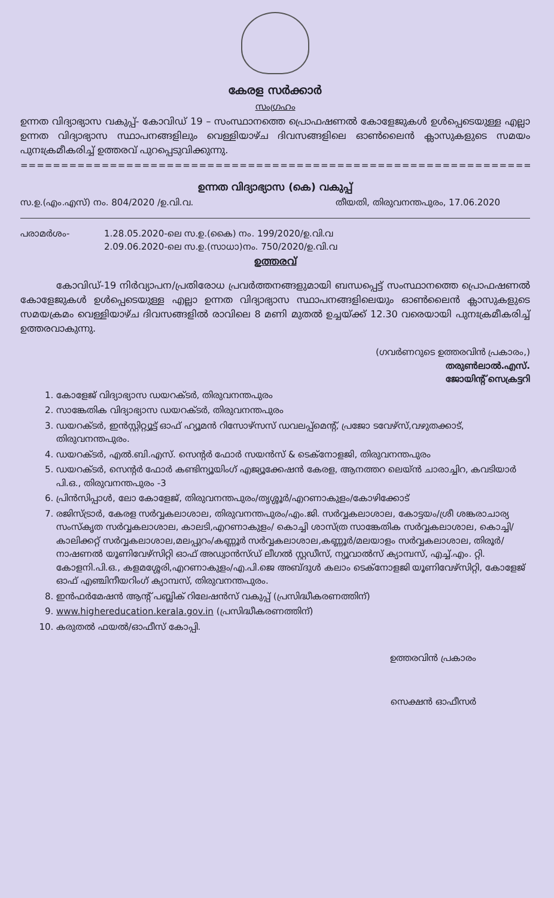കേരള സർക്കാർ
സംഗ്രഹം
ഉന്നത വിദ്യാഭ്യാസ വകുപ്പ്- കോവിഡ് 19 – സംസ്ഥാനത്തെ പ്രൊഫഷണൽ കോളേജുകൾ ഉൾപ്പെടെയുള്ള എല്ലാ ഉന്നത വിദ്യാഭ്യാസ സ്ഥാപനങ്ങളിലും വെള്ളിയാഴ്ച ദിവസങ്ങളിലെ ഓൺലൈൻ ക്ലാസുകളുടെ സമയം പുനഃക്രമീകരിച്ച് ഉത്തരവ് പുറപ്പെടുവിക്കുന്നു.
==================================================================================================
ഉന്നത വിദ്യാഭ്യാസ (കെ) വകുപ്പ്
സ.ഉ.(എം.എസ്) നം. 804/2020 /ഉ.വി.വ. തീയതി, തിരുവനന്തപുരം, 17.06.2020
പരാമർശം- 1.28.05.2020-ലെ സ.ഉ.(കൈ) നം. 199/2020/ഉ.വി.വ
2.09.06.2020-ലെ സ.ഉ.(സാധാ)നം. 750/2020/ഉ.വി.വ
ഉത്തരവ്
കോവിഡ്-19 നിർവ്യാപന/പ്രതിരോധ പ്രവർത്തനങ്ങളുമായി ബന്ധപ്പെട്ട് സംസ്ഥാനത്തെ പ്രൊഫഷണൽ കോളേജുകൾ ഉൾപ്പെടെയുള്ള എല്ലാ ഉന്നത വിദ്യാഭ്യാസ സ്ഥാപനങ്ങളിലെയും ഓൺലൈൻ ക്ലാസുകളുടെ സമയക്രമം വെള്ളിയാഴ്ച ദിവസങ്ങളിൽ രാവിലെ 8 മണി മുതൽ ഉച്ചയ്ക്ക് 12.30 വരെയായി പുനഃക്രമീകരിച്ച് ഉത്തരവാകുന്നു.
(ഗവർണറുടെ ഉത്തരവിൻ പ്രകാരം,)
തരുൺലാൽ.എസ്.
ജോയിന്റ് സെക്രട്ടറി
1. കോളേജ് വിദ്യാഭ്യാസ ഡയറക്ടർ, തിരുവനന്തപുരം
2. സാങ്കേതിക വിദ്യാഭ്യാസ ഡയറക്ടർ, തിരുവനന്തപുരം
3. ഡയറക്ടർ, ഇൻസ്റ്റിറ്റ്യൂട്ട് ഓഫ് ഹ്യൂമൻ റിസോഴ്സസ് ഡവലപ്പ്മെന്റ്, പ്രജോ ടവേഴ്സ്,വഴുതക്കാട്, തിരുവനന്തപുരം.
4. ഡയറക്ടർ, എൽ.ബി.എസ്. സെന്റർ ഫോർ സയൻസ് & ടെക്നോളജി, തിരുവനന്തപുരം
5. ഡയറക്ടർ, സെന്റർ ഫോർ കണ്ടിന്യൂയിംഗ് എജ്യൂക്കേഷൻ കേരള, ആനത്തറ ലെയ്ൻ ചാരാച്ചിറ, കവടിയാർ പി.ഒ., തിരുവനന്തപുരം -3
6. പ്രിൻസിപ്പാൾ, ലോ കോളേജ്, തിരുവനന്തപുരം/തൃശ്ശൂർ/എറണാകുളം/കോഴിക്കോട്
7. രജിസ്ട്രാർ, കേരള സർവ്വകലാശാല, തിരുവനന്തപുരം/എം.ജി. സർവ്വകലാശാല, കോട്ടയം/ശ്രീ ശങ്കരാചാര്യ സംസ്കൃത സർവ്വകലാശാല, കാലടി,എറണാകുളം/ കൊച്ചി ശാസ്ത്ര സാങ്കേതിക സർവ്വകലാശാല, കൊച്ചി/കാലിക്കറ്റ് സർവ്വകലാശാല,മലപ്പുറം/കണ്ണൂർ സർവ്വകലാശാല,കണ്ണൂർ/മലയാളം സർവ്വകലാശാല, തിരൂർ/ നാഷണൽ യൂണിവേഴ്സിറ്റി ഓഫ് അഡ്വാൻസ്ഡ് ലീഗൽ സ്റ്റഡീസ്, ന്യൂവാൽസ് ക്യാമ്പസ്, എച്ച്.എം. റ്റി. കോളനി.പി.ഒ., കളമശ്ശേരി,എറണാകുളം/എ.പി.ജെ അബ്ദുൾ കലാം ടെക്നോളജി യൂണിവേഴ്സിറ്റി, കോളേജ് ഓഫ് എഞ്ചിനീയറിംഗ് ക്യാമ്പസ്, തിരുവനന്തപുരം.
8. ഇൻഫർമേഷൻ ആന്റ് പബ്ലിക് റിലേഷൻസ് വകുപ്പ് (പ്രസിദ്ധീകരണത്തിന്)
9. www.highereducation.kerala.gov.in (പ്രസിദ്ധീകരണത്തിന്)
10. കരുതൽ ഫയൽ/ഓഫീസ് കോപ്പി.
ഉത്തരവിൻ പ്രകാരം
സെക്ഷൻ ഓഫീസർ